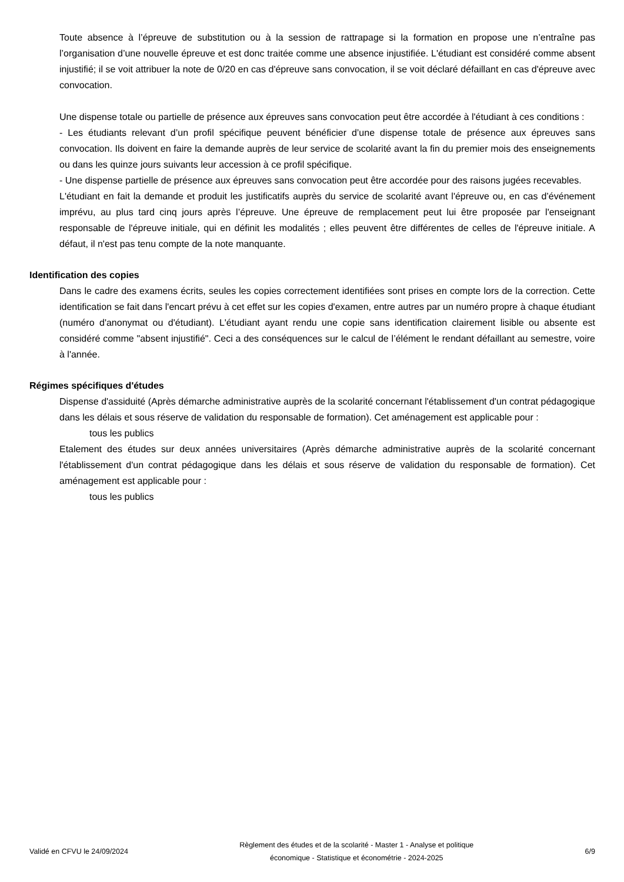Toute absence à l’épreuve de substitution ou à la session de rattrapage si la formation en propose une n’entraîne pas l’organisation d’une nouvelle épreuve et est donc traitée comme une absence injustifiée. L'étudiant est considéré comme absent injustifié; il se voit attribuer la note de 0/20 en cas d'épreuve sans convocation, il se voit déclaré défaillant en cas d'épreuve avec convocation.
Une dispense totale ou partielle de présence aux épreuves sans convocation peut être accordée à l'étudiant à ces conditions :
- Les étudiants relevant d’un profil spécifique peuvent bénéficier d’une dispense totale de présence aux épreuves sans convocation. Ils doivent en faire la demande auprès de leur service de scolarité avant la fin du premier mois des enseignements ou dans les quinze jours suivants leur accession à ce profil spécifique.
- Une dispense partielle de présence aux épreuves sans convocation peut être accordée pour des raisons jugées recevables.
L'étudiant en fait la demande et produit les justificatifs auprès du service de scolarité avant l'épreuve ou, en cas d’événement imprévu, au plus tard cinq jours après l’épreuve. Une épreuve de remplacement peut lui être proposée par l'enseignant responsable de l'épreuve initiale, qui en définit les modalités ; elles peuvent être différentes de celles de l'épreuve initiale. A défaut, il n'est pas tenu compte de la note manquante.
Identification des copies
Dans le cadre des examens écrits, seules les copies correctement identifiées sont prises en compte lors de la correction. Cette identification se fait dans l'encart prévu à cet effet sur les copies d'examen, entre autres par un numéro propre à chaque étudiant (numéro d'anonymat ou d'étudiant). L'étudiant ayant rendu une copie sans identification clairement lisible ou absente est considéré comme "absent injustifié". Ceci a des conséquences sur le calcul de l’élément le rendant défaillant au semestre, voire à l'année.
Régimes spécifiques d'études
Dispense d'assiduité (Après démarche administrative auprès de la scolarité concernant l'établissement d'un contrat pédagogique dans les délais et sous réserve de validation du responsable de formation). Cet aménagement est applicable pour :
tous les publics
Etalement des études sur deux années universitaires (Après démarche administrative auprès de la scolarité concernant l'établissement d'un contrat pédagogique dans les délais et sous réserve de validation du responsable de formation). Cet aménagement est applicable pour :
tous les publics
Validé en CFVU le 24/09/2024 Règlement des études et de la scolarité - Master 1 - Analyse et politique économique - Statistique et économétrie - 2024-2025 6/9